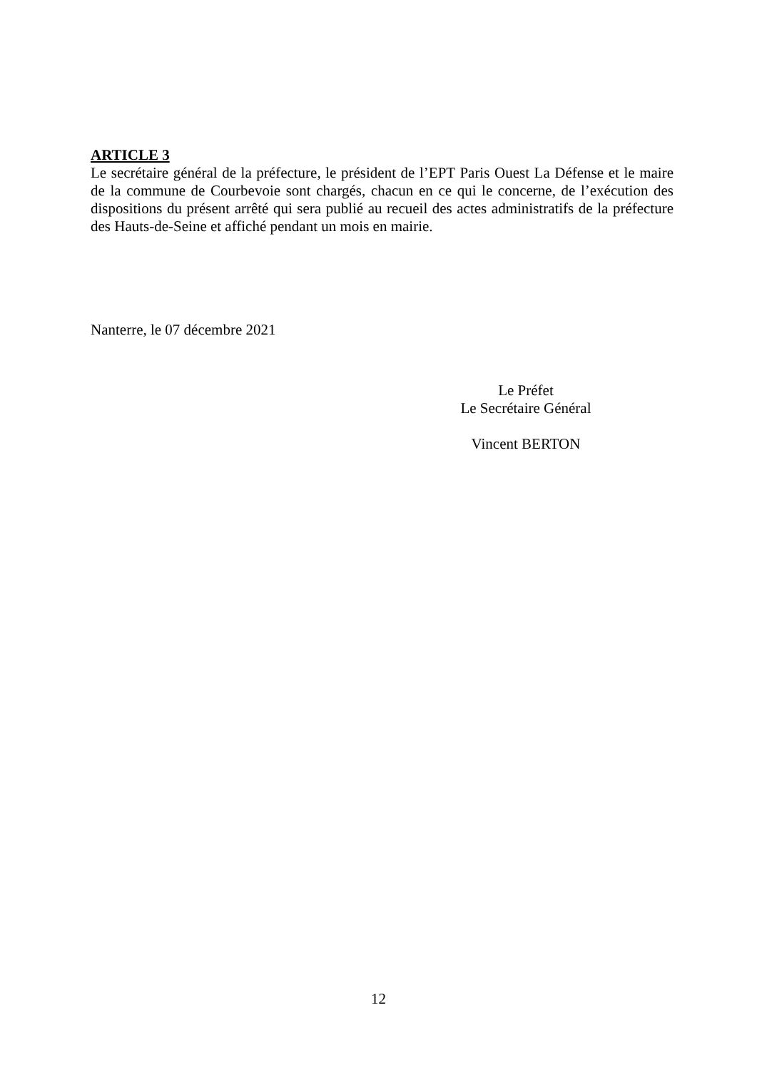ARTICLE 3
Le secrétaire général de la préfecture, le président de l’EPT Paris Ouest La Défense et le maire de la commune de Courbevoie sont chargés, chacun en ce qui le concerne, de l’exécution des dispositions du présent arrêté qui sera publié au recueil des actes administratifs de la préfecture des Hauts-de-Seine et affiché pendant un mois en mairie.
Nanterre, le 07 décembre 2021
Le Préfet
Le Secrétaire Général
Vincent BERTON
12